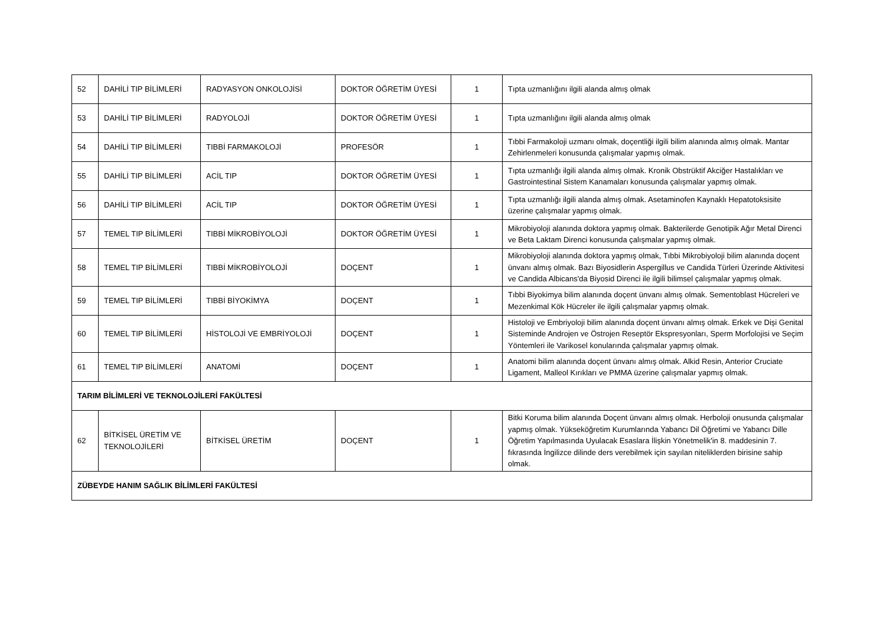| 52 | DAHİLİ TIP BİLİMLERİ | RADYASYON ONKOLOJİSİ | DOKTOR ÖĞRETİM ÜYESİ | 1 | Tıpta uzmanlığını ilgili alanda almış olmak |
| 53 | DAHİLİ TIP BİLİMLERİ | RADYOLOJİ | DOKTOR ÖĞRETİM ÜYESİ | 1 | Tıpta uzmanlığını ilgili alanda almış olmak |
| 54 | DAHİLİ TIP BİLİMLERİ | TIBBİ FARMAKOLOJİ | PROFESÖR | 1 | Tıbbi Farmakoloji uzmanı olmak, doçentliği ilgili bilim alanında almış olmak. Mantar Zehirlenmeleri konusunda çalışmalar yapmış olmak. |
| 55 | DAHİLİ TIP BİLİMLERİ | ACİL TIP | DOKTOR ÖĞRETİM ÜYESİ | 1 | Tıpta uzmanlığı ilgili alanda almış olmak. Kronik Obstrüktif Akciğer Hastalıkları ve Gastrointestinal Sistem Kanamaları konusunda çalışmalar yapmış olmak. |
| 56 | DAHİLİ TIP BİLİMLERİ | ACİL TIP | DOKTOR ÖĞRETİM ÜYESİ | 1 | Tıpta uzmanlığı ilgili alanda almış olmak. Asetaminofen Kaynaklı Hepatotoksisite üzerine çalışmalar yapmış olmak. |
| 57 | TEMEL TIP BİLİMLERİ | TIBBİ MİKROBİYOLOJİ | DOKTOR ÖĞRETİM ÜYESİ | 1 | Mikrobiyoloji alanında doktora yapmış olmak. Bakterilerde Genotipik Ağır Metal Direnci ve Beta Laktam Direnci konusunda çalışmalar yapmış olmak. |
| 58 | TEMEL TIP BİLİMLERİ | TIBBİ MİKROBİYOLOJİ | DOÇENT | 1 | Mikrobiyoloji alanında doktora yapmış olmak, Tıbbi Mikrobiyoloji bilim alanında doçent ünvanı almış olmak. Bazı Biyosidlerin Aspergillus ve Candida Türleri Üzerinde Aktivitesi ve Candida Albicans'da Biyosid Direnci ile ilgili bilimsel çalışmalar yapmış olmak. |
| 59 | TEMEL TIP BİLİMLERİ | TIBBİ BİYOKİMYA | DOÇENT | 1 | Tıbbi Biyokimya bilim alanında doçent ünvanı almış olmak. Sementoblast Hücreleri ve Mezenkimal Kök Hücreler ile ilgili çalışmalar yapmış olmak. |
| 60 | TEMEL TIP BİLİMLERİ | HİSTOLOJİ VE EMBRİYOLOJİ | DOÇENT | 1 | Histoloji ve Embriyoloji bilim alanında doçent ünvanı almış olmak. Erkek ve Dişi Genital Sisteminde Androjen ve Östrojen Reseptör Ekspresyonları, Sperm Morfolojisi ve Seçim Yöntemleri ile Varikosel konularında çalışmalar yapmış olmak. |
| 61 | TEMEL TIP BİLİMLERİ | ANATOMİ | DOÇENT | 1 | Anatomi bilim alanında doçent ünvanı almış olmak. Alkid Resin, Anterior Cruciate Ligament, Malleol Kırıkları ve PMMA üzerine çalışmalar yapmış olmak. |
| TARIM BİLİMLERİ VE TEKNOLOJİLERİ FAKÜLTESİ | | | | | |
| 62 | BİTKİSEL ÜRETİM VE TEKNOLOJİLERİ | BİTKİSEL ÜRETİM | DOÇENT | 1 | Bitki Koruma bilim alanında Doçent ünvanı almış olmak. Herboloji onusunda çalışmalar yapmış olmak. Yükseköğretim Kurumlarında Yabancı Dil Öğretimi ve Yabancı Dille Öğretim Yapılmasında Uyulacak Esaslara İlişkin Yönetmelik'in 8. maddesinin 7. fıkrasında İngilizce dilinde ders verebilmek için sayılan niteliklerden birisine sahip olmak. |
| ZÜBEYDE HANIM SAĞLIK BİLİMLERİ FAKÜLTESİ | | | | | |